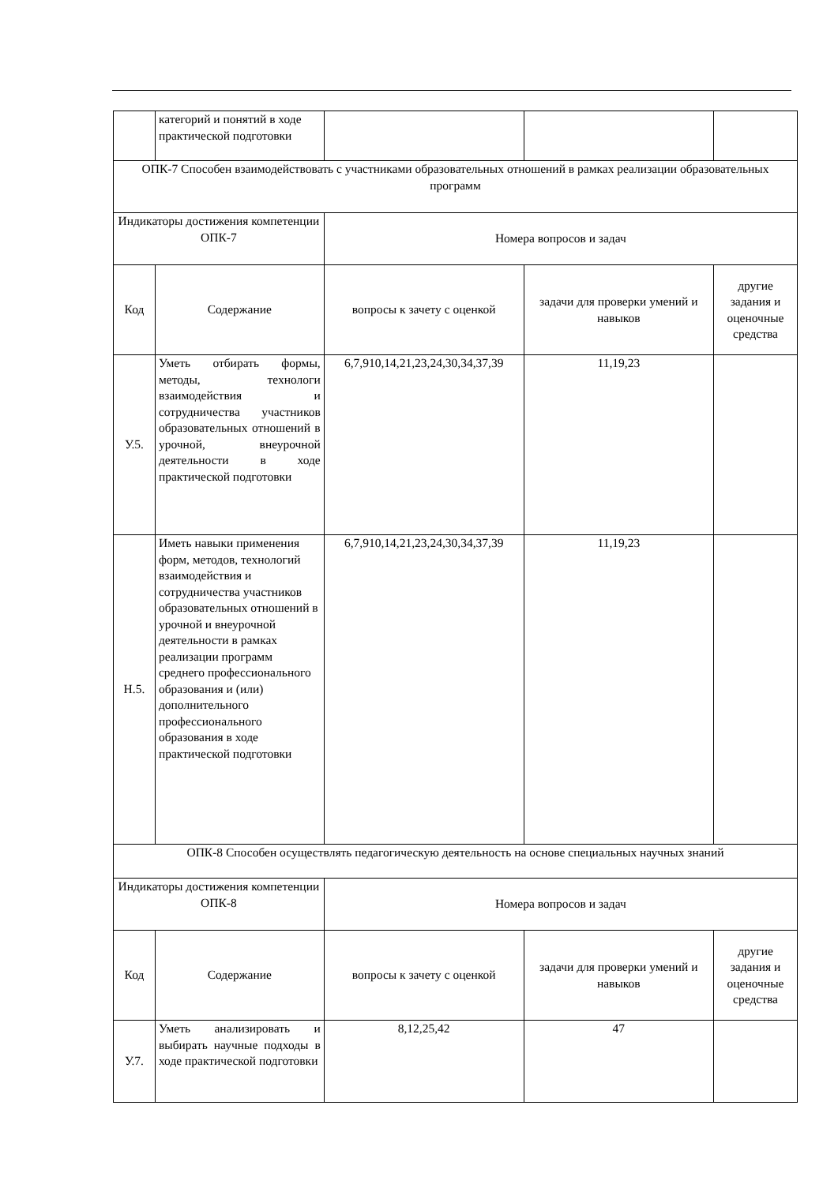| | категорий и понятий в ходе практической подготовки | | | |
| ОПК-7 Способен взаимодействовать с участниками образовательных отношений в рамках реализации образовательных программ | | | | |
| Индикаторы достижения компетенции ОПК-7 | | Номера вопросов и задач | | |
| Код | Содержание | вопросы к зачету с оценкой | задачи для проверки умений и навыков | другие задания и оценочные средства |
| У.5. | Уметь отбирать формы, методы, технологи взаимодействия и сотрудничества участников образовательных отношений в урочной, внеурочной деятельности в ходе практической подготовки | 6,7,910,14,21,23,24,30,34,37,39 | 11,19,23 | |
| Н.5. | Иметь навыки применения форм, методов, технологий взаимодействия и сотрудничества участников образовательных отношений в урочной и внеурочной деятельности в рамках реализации программ среднего профессионального образования и (или) дополнительного профессионального образования в ходе практической подготовки | 6,7,910,14,21,23,24,30,34,37,39 | 11,19,23 | |
| ОПК-8 Способен осуществлять педагогическую деятельность на основе специальных научных знаний | | | | |
| Индикаторы достижения компетенции ОПК-8 | | Номера вопросов и задач | | |
| Код | Содержание | вопросы к зачету с оценкой | задачи для проверки умений и навыков | другие задания и оценочные средства |
| У.7. | Уметь анализировать и выбирать научные подходы в ходе практической подготовки | 8,12,25,42 | 47 | |